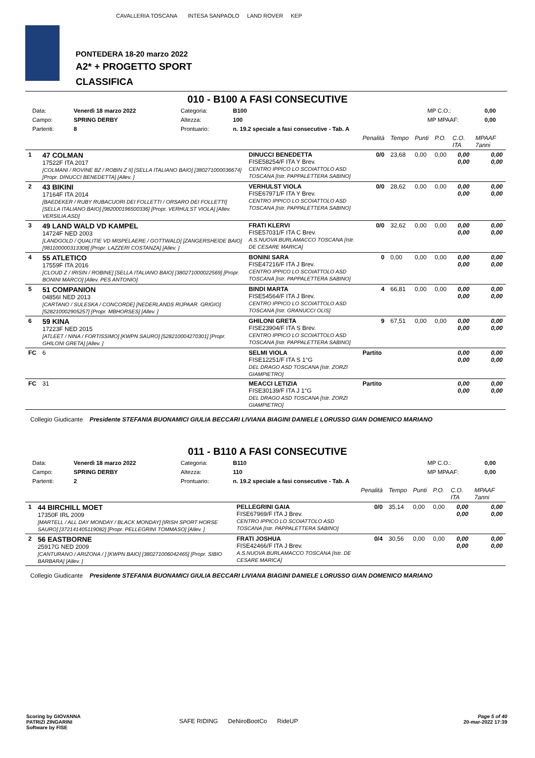CAVALLERIA TOSCANA INTESA SANPAOLO LAND ROVER KEP
PONTEDERA 18-20 marzo 2022
A2* + PROGETTO SPORT
CLASSIFICA
010 - B100 A FASI CONSECUTIVE
| Data: | Venerdì 18 marzo 2022 | Categoria: | B100 | MP C.O.: | 0,00 |
| Campo: | SPRING DERBY | Altezza: | 100 | MP MPAAF: | 0,00 |
| Partenti: | 8 | Prontuario: | n. 19.2 speciale a fasi consecutive - Tab. A | | |
| | | | Penalità | Tempo | Punti | P.O. | C.O. ITA | MPAAF 7anni |
| 1 | 47 COLMAN 17522F ITA 2017 [COLMANI / ROVINE BZ / ROBIN Z II] [SELLA ITALIANO BAIO] [380271000036674] [Propr. DINUCCI BENEDETTA] [Allev. ] | DINUCCI BENEDETTA FISE58254/F ITA Y Brev. CENTRO IPPICO LO SCOIATTOLO ASD TOSCANA [Istr. PAPPALETTERA SABINO] | 0/0 | 23,68 | 0,00 | 0,00 | 0,00 0,00 | 0,00 0,00 |
| 2 | 43 BIKINI 17164F ITA 2014 [BAEDEKER / RUBY RUBACUORI DEI FOLLETTI / ORSARO DEI FOLLETTI] [SELLA ITALIANO BAIO] [982000196500336] [Propr. VERHULST VIOLA] [Allev. VERSILIA ASD] | VERHULST VIOLA FISE67971/F ITA Y Brev. CENTRO IPPICO LO SCOIATTOLO ASD TOSCANA [Istr. PAPPALETTERA SABINO] | 0/0 | 28,62 | 0,00 | 0,00 | 0,00 0,00 | 0,00 0,00 |
| 3 | 49 LAND WALD VD KAMPEL 14724F NED 2003 [LANDGOLD / QUALITIE VD MISPELAERE / GOTTWALD] [ZANGERSHEIDE BAIO] [981100000313308] [Propr. LAZZERI COSTANZA] [Allev. ] | FRATI KLERVI FISE57031/F ITA C Brev. A.S.NUOVA BURLAMACCO TOSCANA [Istr. DE CESARE MARICA] | 0/0 | 32,62 | 0,00 | 0,00 | 0,00 0,00 | 0,00 0,00 |
| 4 | 55 ATLETICO 17559F ITA 2016 [CLOUD Z / IRISIN / ROBINE] [SELLA ITALIANO BAIO] [380271000022569] [Propr. BONINI MARCO] [Allev. PES ANTONIO] | BONINI SARA FISE47216/F ITA J Brev. CENTRO IPPICO LO SCOIATTOLO ASD TOSCANA [Istr. PAPPALETTERA SABINO] | 0 | 0,00 | 0,00 | 0,00 | 0,00 0,00 | 0,00 0,00 |
| 5 | 51 COMPANION 04856I NED 2013 [CARTANO / SULESKA / CONCORDE] [NEDERLANDS RIJPAAR. GRIGIO] [528210002905257] [Propr. MBHORSES] [Allev. ] | BINDI MARTA FISE54564/F ITA J Brev. CENTRO IPPICO LO SCOIATTOLO ASD TOSCANA [Istr. GRANUCCI OLIS] | 4 | 66,81 | 0,00 | 0,00 | 0,00 0,00 | 0,00 0,00 |
| 6 | 59 KINA 17223F NED 2015 [ATLEET / NINA / FORTISSIMO] [KWPN SAURO] [528210004270301] [Propr. GHILONI GRETA] [Allev. ] | GHILONI GRETA FISE23904/F ITA S Brev. CENTRO IPPICO LO SCOIATTOLO ASD TOSCANA [Istr. PAPPALETTERA SABINO] | 9 | 67,51 | 0,00 | 0,00 | 0,00 0,00 | 0,00 0,00 |
| FC | 6 | SELMI VIOLA FISE12251/F ITA S 1°G DEL DRAGO ASD TOSCANA [Istr. ZORZI GIAMPIETRO] | Partito | | | | 0,00 0,00 | 0,00 0,00 |
| FC | 31 | MEACCI LETIZIA FISE30139/F ITA J 1°G DEL DRAGO ASD TOSCANA [Istr. ZORZI GIAMPIETRO] | Partito | | | | 0,00 0,00 | 0,00 0,00 |
Collegio Giudicante Presidente STEFANIA BUONAMICI GIULIA BECCARI LIVIANA BIAGINI DANIELE LORUSSO GIAN DOMENICO MARIANO
011 - B110 A FASI CONSECUTIVE
| Data: | Venerdì 18 marzo 2022 | Categoria: | B110 | MP C.O.: | 0,00 |
| Campo: | SPRING DERBY | Altezza: | 110 | MP MPAAF: | 0,00 |
| Partenti: | 2 | Prontuario: | n. 19.2 speciale a fasi consecutive - Tab. A | | |
| | | | Penalità | Tempo | Punti | P.O. | C.O. ITA | MPAAF 7anni |
| 1 | 44 BIRCHILL MOET 17350F IRL 2009 [MARTELL / ALL DAY MONDAY / BLACK MONDAY] [IRISH SPORT HORSE SAURO] [372141405119082] [Propr. PELLEGRINI TOMMASO] [Allev. ] | PELLEGRINI GAIA FISE67969/F ITA J Brev. CENTRO IPPICO LO SCOIATTOLO ASD TOSCANA [Istr. PAPPALETTERA SABINO] | 0/0 | 35,14 | 0,00 | 0,00 | 0,00 0,00 | 0,00 0,00 |
| 2 | 56 EASTBORNE 25917G NED 2009 [CANTURANO / ARIZONA / ] [KWPN BAIO] [380271006042465] [Propr. SIBIO BARBARA] [Allev. ] | FRATI JOSHUA FISE42466/F ITA J Brev. A.S.NUOVA BURLAMACCO TOSCANA [Istr. DE CESARE MARICA] | 0/4 | 30,56 | 0,00 | 0,00 | 0,00 0,00 | 0,00 0,00 |
Collegio Giudicante Presidente STEFANIA BUONAMICI GIULIA BECCARI LIVIANA BIAGINI DANIELE LORUSSO GIAN DOMENICO MARIANO
Scoring by GIOVANNA
PATRIZI ZINGARINI
Software by FISE
SAFE RIDING DeNiroBootCo RideUP
Page 5 of 40
20-mar-2022 17:39